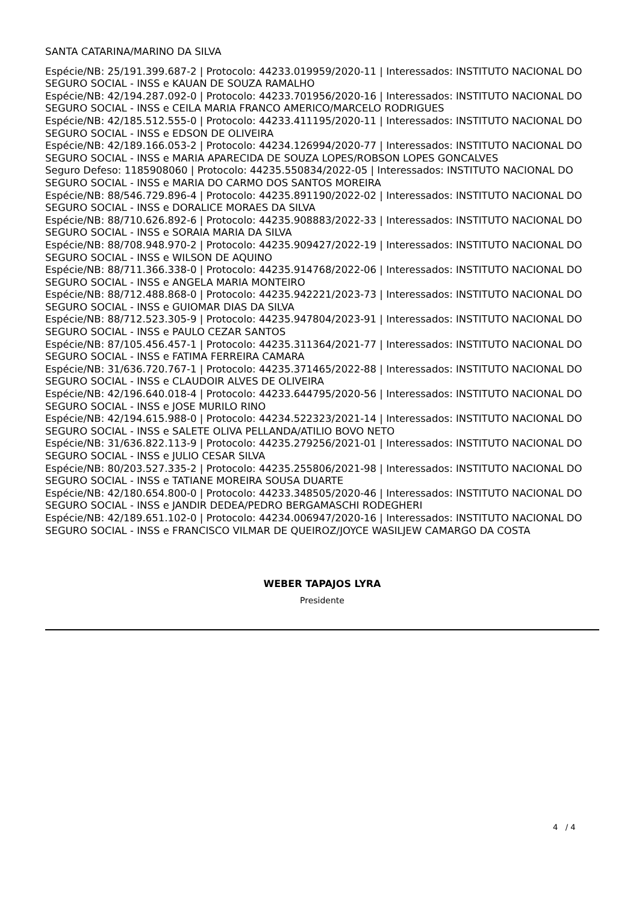SANTA CATARINA/MARINO DA SILVA
Espécie/NB: 25/191.399.687-2 | Protocolo: 44233.019959/2020-11 | Interessados: INSTITUTO NACIONAL DO SEGURO SOCIAL - INSS e KAUAN DE SOUZA RAMALHO
Espécie/NB: 42/194.287.092-0 | Protocolo: 44233.701956/2020-16 | Interessados: INSTITUTO NACIONAL DO SEGURO SOCIAL - INSS e CEILA MARIA FRANCO AMERICO/MARCELO RODRIGUES
Espécie/NB: 42/185.512.555-0 | Protocolo: 44233.411195/2020-11 | Interessados: INSTITUTO NACIONAL DO SEGURO SOCIAL - INSS e EDSON DE OLIVEIRA
Espécie/NB: 42/189.166.053-2 | Protocolo: 44234.126994/2020-77 | Interessados: INSTITUTO NACIONAL DO SEGURO SOCIAL - INSS e MARIA APARECIDA DE SOUZA LOPES/ROBSON LOPES GONCALVES
Seguro Defeso: 1185908060 | Protocolo: 44235.550834/2022-05 | Interessados: INSTITUTO NACIONAL DO SEGURO SOCIAL - INSS e MARIA DO CARMO DOS SANTOS MOREIRA
Espécie/NB: 88/546.729.896-4 | Protocolo: 44235.891190/2022-02 | Interessados: INSTITUTO NACIONAL DO SEGURO SOCIAL - INSS e DORALICE MORAES DA SILVA
Espécie/NB: 88/710.626.892-6 | Protocolo: 44235.908883/2022-33 | Interessados: INSTITUTO NACIONAL DO SEGURO SOCIAL - INSS e SORAIA MARIA DA SILVA
Espécie/NB: 88/708.948.970-2 | Protocolo: 44235.909427/2022-19 | Interessados: INSTITUTO NACIONAL DO SEGURO SOCIAL - INSS e WILSON DE AQUINO
Espécie/NB: 88/711.366.338-0 | Protocolo: 44235.914768/2022-06 | Interessados: INSTITUTO NACIONAL DO SEGURO SOCIAL - INSS e ANGELA MARIA MONTEIRO
Espécie/NB: 88/712.488.868-0 | Protocolo: 44235.942221/2023-73 | Interessados: INSTITUTO NACIONAL DO SEGURO SOCIAL - INSS e GUIOMAR DIAS DA SILVA
Espécie/NB: 88/712.523.305-9 | Protocolo: 44235.947804/2023-91 | Interessados: INSTITUTO NACIONAL DO SEGURO SOCIAL - INSS e PAULO CEZAR SANTOS
Espécie/NB: 87/105.456.457-1 | Protocolo: 44235.311364/2021-77 | Interessados: INSTITUTO NACIONAL DO SEGURO SOCIAL - INSS e FATIMA FERREIRA CAMARA
Espécie/NB: 31/636.720.767-1 | Protocolo: 44235.371465/2022-88 | Interessados: INSTITUTO NACIONAL DO SEGURO SOCIAL - INSS e CLAUDOIR ALVES DE OLIVEIRA
Espécie/NB: 42/196.640.018-4 | Protocolo: 44233.644795/2020-56 | Interessados: INSTITUTO NACIONAL DO SEGURO SOCIAL - INSS e JOSE MURILO RINO
Espécie/NB: 42/194.615.988-0 | Protocolo: 44234.522323/2021-14 | Interessados: INSTITUTO NACIONAL DO SEGURO SOCIAL - INSS e SALETE OLIVA PELLANDA/ATILIO BOVO NETO
Espécie/NB: 31/636.822.113-9 | Protocolo: 44235.279256/2021-01 | Interessados: INSTITUTO NACIONAL DO SEGURO SOCIAL - INSS e JULIO CESAR SILVA
Espécie/NB: 80/203.527.335-2 | Protocolo: 44235.255806/2021-98 | Interessados: INSTITUTO NACIONAL DO SEGURO SOCIAL - INSS e TATIANE MOREIRA SOUSA DUARTE
Espécie/NB: 42/180.654.800-0 | Protocolo: 44233.348505/2020-46 | Interessados: INSTITUTO NACIONAL DO SEGURO SOCIAL - INSS e JANDIR DEDEA/PEDRO BERGAMASCHI RODEGHERI
Espécie/NB: 42/189.651.102-0 | Protocolo: 44234.006947/2020-16 | Interessados: INSTITUTO NACIONAL DO SEGURO SOCIAL - INSS e FRANCISCO VILMAR DE QUEIROZ/JOYCE WASILJEW CAMARGO DA COSTA
WEBER TAPAJOS LYRA
Presidente
4 / 4